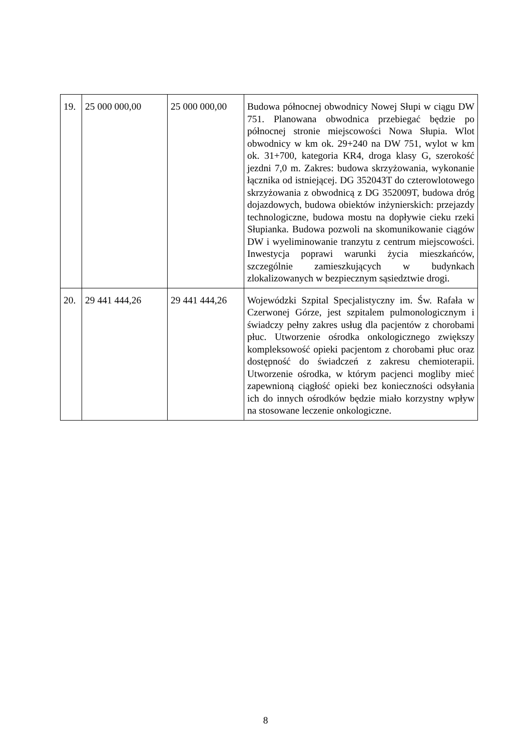| 19. | 25 000 000,00 | 25 000 000,00 | Budowa północnej obwodnicy Nowej Słupi w ciągu DW 751. Planowana obwodnica przebiegać będzie po północnej stronie miejscowości Nowa Słupia. Wlot obwodnicy w km ok. 29+240 na DW 751, wylot w km ok. 31+700, kategoria KR4, droga klasy G, szerokość jezdni 7,0 m. Zakres: budowa skrzyżowania, wykonanie łącznika od istniejącej. DG 352043T do czterowlotowego skrzyżowania z obwodnicą z DG 352009T, budowa dróg dojazdowych, budowa obiektów inżynierskich: przejazdy technologiczne, budowa mostu na dopływie cieku rzeki Słupianka. Budowa pozwoli na skomunikowanie ciągów DW i wyeliminowanie tranzytu z centrum miejscowości. Inwestycja poprawi warunki życia mieszkańców, szczególnie zamieszkujących w budynkach zlokalizowanych w bezpiecznym sąsiedztwie drogi. |
| 20. | 29 441 444,26 | 29 441 444,26 | Wojewódzki Szpital Specjalistyczny im. Św. Rafała w Czerwonej Górze, jest szpitalem pulmonologicznym i świadczy pełny zakres usług dla pacjentów z chorobami płuc. Utworzenie ośrodka onkologicznego zwiększy kompleksowość opieki pacjentom z chorobami płuc oraz dostępność do świadczeń z zakresu chemioterapii. Utworzenie ośrodka, w którym pacjenci mogliby mieć zapewnioną ciągłość opieki bez konieczności odsyłania ich do innych ośrodków będzie miało korzystny wpływ na stosowane leczenie onkologiczne. |
8